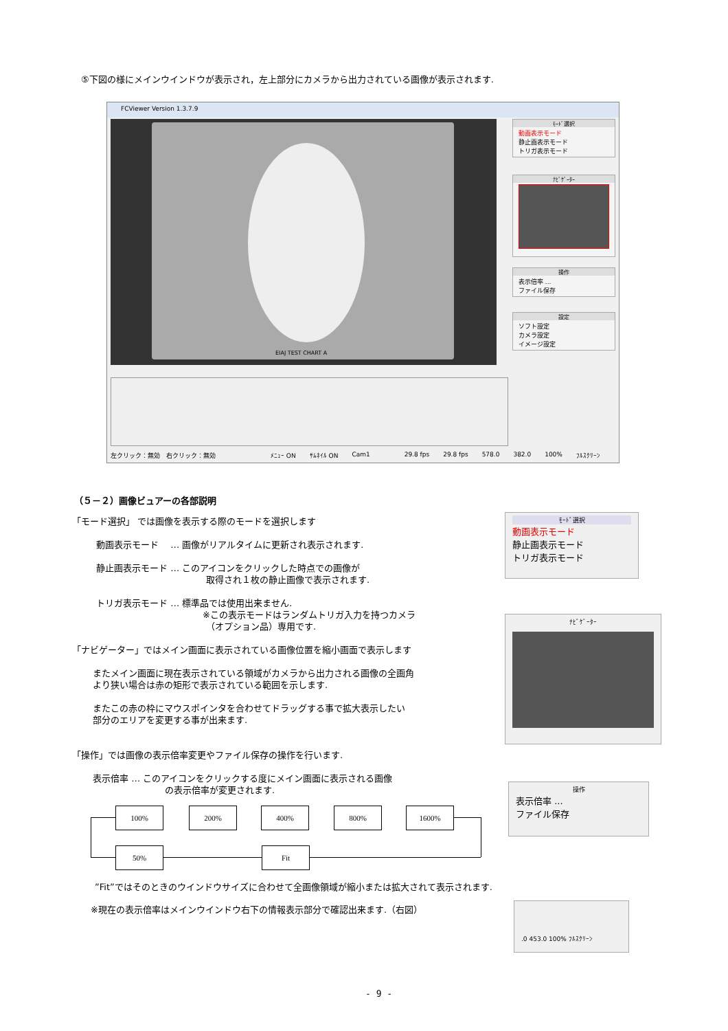⑤下図の様にメインウインドウが表示され，左上部分にカメラから出力されている画像が表示されます.
FCViewer Version 1.3.7.9
EIAJ TEST CHART A
ﾓｰﾄﾞ選択
動画表示モード
静止画表示モード
トリガ表示モード
ﾅﾋﾞｹﾞｰﾀｰ
操作
表示倍率 ...
ファイル保存
設定
ソフト設定
カメラ設定
イメージ設定
左クリック：無効　右クリック：無効 ﾒﾆｭｰ ON ｻﾑﾈｲﾙ ON Cam1 29.8 fps 29.8 fps 578.0 382.0 100% ﾌﾙｽｸﾘｰﾝ
（５－２）画像ビュアーの各部説明
「モード選択」 では画像を表示する際のモードを選択します
動画表示モード　 … 画像がリアルタイムに更新され表示されます.
静止画表示モード … このアイコンをクリックした時点での画像が
取得され１枚の静止画像で表示されます.
トリガ表示モード … 標準品では使用出来ません.
※この表示モードはランダムトリガ入力を持つカメラ
（オプション品）専用です.
「ナビゲーター」ではメイン画面に表示されている画像位置を縮小画面で表示します
またメイン画面に現在表示されている領域がカメラから出力される画像の全画角
より狭い場合は赤の矩形で表示されている範囲を示します.
またこの赤の枠にマウスポインタを合わせてドラッグする事で拡大表示したい
部分のエリアを変更する事が出来ます.
「操作」では画像の表示倍率変更やファイル保存の操作を行います.
表示倍率 … このアイコンをクリックする度にメイン画面に表示される画像
の表示倍率が変更されます.
100% 200% 400% 800% 1600%
50% Fit
”Fit”ではそのときのウインドウサイズに合わせて全画像領域が縮小または拡大されて表示されます.
※現在の表示倍率はメインウインドウ右下の情報表示部分で確認出来ます.（右図）
ﾓｰﾄﾞ選択
動画表示モード
静止画表示モード
トリガ表示モード
ﾅﾋﾞｹﾞｰﾀｰ
操作
表示倍率 ...
ファイル保存
.0 453.0 100% ﾌﾙｽｸﾘｰﾝ
- 9 -